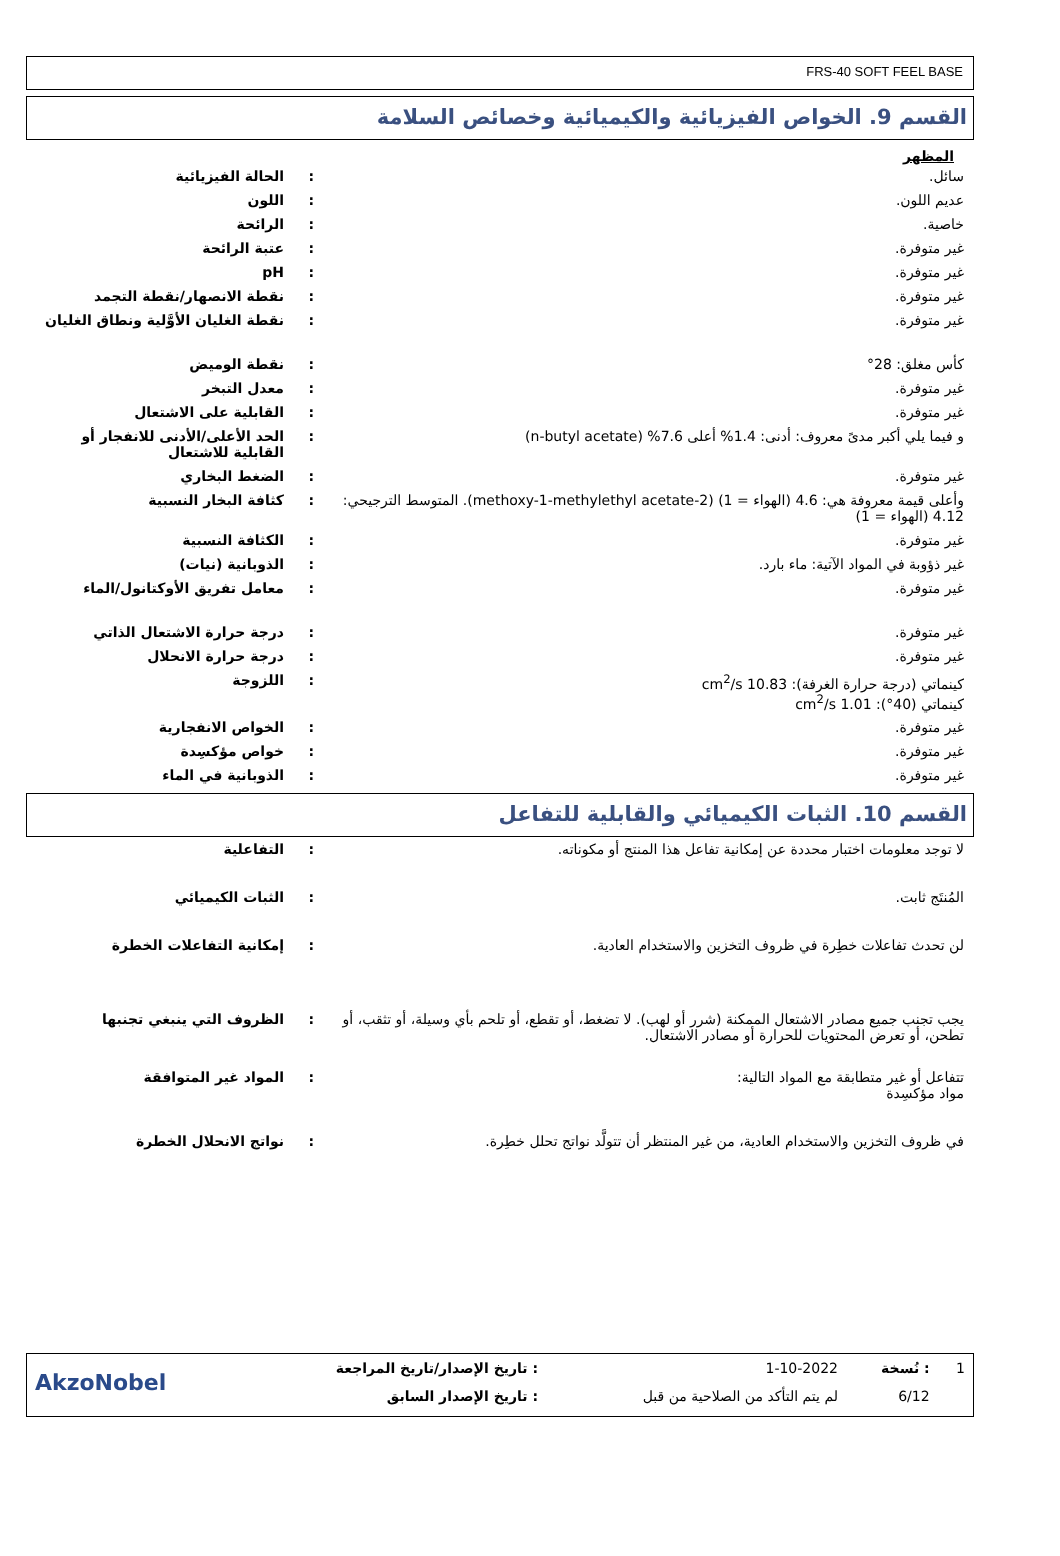FRS-40 SOFT FEEL BASE
القسم 9. الخواص الفيزيائية والكيميائية وخصائص السلامة
المظهر
| سائل. | : | الحالة الفيزيائية |
| عديم اللون. | : | اللون |
| خاصية. | : | الرائحة |
| غير متوفرة. | : | عتبة الرائحة |
| غير متوفرة. | : | pH |
| غير متوفرة. | : | نقطة الانصهار/نقطة التجمد |
| غير متوفرة. | : | نقطة الغليان الأوَّلية ونطاق الغليان |
| كأس مغلق: 28° | : | نقطة الوميض |
| غير متوفرة. | : | معدل التبخر |
| غير متوفرة. | : | القابلية على الاشتعال |
| و فيما يلي أكبر مدىً معروف: أدنى: 1.4% أعلى 7.6% (n-butyl acetate) | : | الحد الأعلى/الأدنى للانفجار أو القابلية للاشتعال |
| غير متوفرة. | : | الضغط البخاري |
| وأعلى قيمة معروفة هي: 4.6 (الهواء = 1) (2-methoxy-1-methylethyl acetate). المتوسط الترجيحي: 4.12 (الهواء = 1) | : | كثافة البخار النسبية |
| غير متوفرة. | : | الكثافة النسبية |
| غير ذؤوبة في المواد الآتية: ماء بارد. | : | الذوبانية (نيات) |
| غير متوفرة. | : | معامل تفريق الأوكتانول/الماء |
| غير متوفرة. | : | درجة حرارة الاشتعال الذاتي |
| غير متوفرة. | : | درجة حرارة الانحلال |
| كينماتي (درجة حرارة الغرفة): 10.83 cm<sup>2</sup>/s كينماتي (40°): 1.01 cm<sup>2</sup>/s | : | اللزوجة |
| غير متوفرة. | : | الخواص الانفجارية |
| غير متوفرة. | : | خواص مؤكسِدة |
| غير متوفرة. | : | الذوبانية في الماء |
القسم 10. الثبات الكيميائي والقابلية للتفاعل
| لا توجد معلومات اختبار محددة عن إمكانية تفاعل هذا المنتج أو مكوناته. | : | التفاعلية |
| المُنتَج ثابت. | : | الثبات الكيميائي |
| لن تحدث تفاعلات خطِرة في ظروف التخزين والاستخدام العادية. | : | إمكانية التفاعلات الخطرة |
| يجب تجنب جميع مصادر الاشتعال الممكنة (شرر أو لهب). لا تضغط، أو تقطع، أو تلحم بأي وسيلة، أو تثقب، أو تطحن، أو تعرض المحتويات للحرارة أو مصادر الاشتعال. | : | الظروف التي ينبغي تجنبها |
| تتفاعل أو غير متطابقة مع المواد التالية: مواد مؤكسِدة | : | المواد غير المتوافقة |
| في ظروف التخزين والاستخدام العادية، من غير المنتظر أن تتولَّد نواتج تحلل خطِرة. | : | نواتج الانحلال الخطرة |
| 1 | : نُسخة | 1-10-2022 | : تاريخ الإصدار/تاريخ المراجعة | AkzoNobel |
| | 6/12 | لم يتم التأكد من الصلاحية من قبل | : تاريخ الإصدار السابق | |